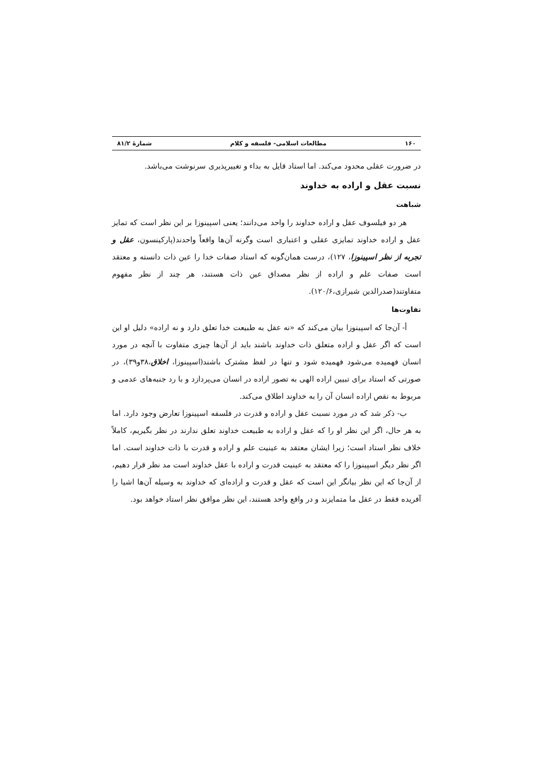۱۶۰ مطالعات اسلامی- فلسفه و کلام شمارۀ ۸۱/۲
در ضرورت عقلی محدود می‌کند. اما استاد قایل به بداء و تغییرپذیری سرنوشت می‌باشد.
نسبت عقل و اراده به خداوند
شباهت
هر دو فیلسوف عقل و اراده خداوند را واحد می‌دانند؛ یعنی اسپینوزا بر این نظر است که تمایز عقل و اراده خداوند تمایزی عقلی و اعتباری است وگرنه آن‌ها واقعاً واحدند(پارکینسون، عقل و تجربه از نظر اسپینوزا، ۱۲۷)، درست همان‌گونه که استاد صفات خدا را عین ذات دانسته و معتقد است صفات علم و اراده از نظر مصداق عین ذات هستند، هر چند از نظر مفهوم متفاوتند(صدرالدین شیرازی،۱۲۰/۶).
تفاوت‌ها
أ- آن‌جا که اسپینوزا بیان می‌کند که «نه عقل به طبیعت خدا تعلق دارد و نه اراده» دلیل او این است که اگر عقل و اراده متعلق ذات خداوند باشند باید از آن‌ها چیزی متفاوت با آنچه در مورد انسان فهمیده می‌شود فهمیده شود و تنها در لفظ مشترک باشند(اسپینوزا، اخلاق،۳۸و۳۹)، در صورتی که استاد برای تبیین اراده الهی به تصور اراده در انسان می‌پردازد و با رد جنبه‌های عدمی و مربوط به نقص اراده انسان آن را به خداوند اطلاق می‌کند.
ب- ذکر شد که در مورد نسبت عقل و اراده و قدرت در فلسفه اسپینوزا تعارض وجود دارد. اما به هر حال، اگر این نظر او را که عقل و اراده به طبیعت خداوند تعلق ندارند در نظر بگیریم، کاملاً خلاف نظر استاد است؛ زیرا ایشان معتقد به عینیت علم و اراده و قدرت با ذات خداوند است. اما اگر نظر دیگر اسپینوزا را که معتقد به عینیت قدرت و اراده با عقل خداوند است مد نظر قرار دهیم، از آن‌جا که این نظر بیانگر این است که عقل و قدرت و اراده‌ای که خداوند به وسیله آن‌ها اشیا را آفریده فقط در عقل ما متمایزند و در واقع واحد هستند، این نظر موافق نظر استاد خواهد بود.